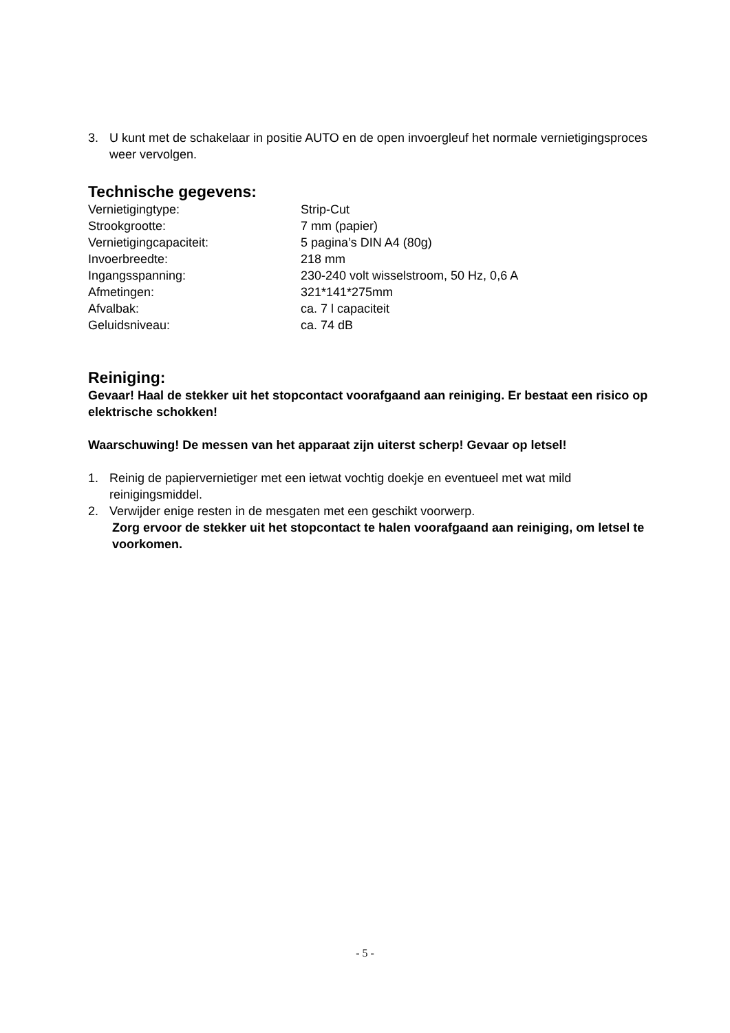3. U kunt met de schakelaar in positie AUTO en de open invoergleuf het normale vernietigingsproces weer vervolgen.
Technische gegevens:
| Vernietigingtype: | Strip-Cut |
| Strookgrootte: | 7 mm (papier) |
| Vernietigingcapaciteit: | 5 pagina’s DIN A4 (80g) |
| Invoerbreedte: | 218 mm |
| Ingangsspanning: | 230-240 volt wisselstroom, 50 Hz, 0,6 A |
| Afmetingen: | 321*141*275mm |
| Afvalbak: | ca. 7 l capaciteit |
| Geluidsniveau: | ca. 74 dB |
Reiniging:
Gevaar! Haal de stekker uit het stopcontact voorafgaand aan reiniging. Er bestaat een risico op elektrische schokken!
Waarschuwing! De messen van het apparaat zijn uiterst scherp! Gevaar op letsel!
1. Reinig de papiervernietiger met een ietwat vochtig doekje en eventueel met wat mild reinigingsmiddel.
2. Verwijder enige resten in de mesgaten met een geschikt voorwerp.
Zorg ervoor de stekker uit het stopcontact te halen voorafgaand aan reiniging, om letsel te voorkomen.
- 5 -